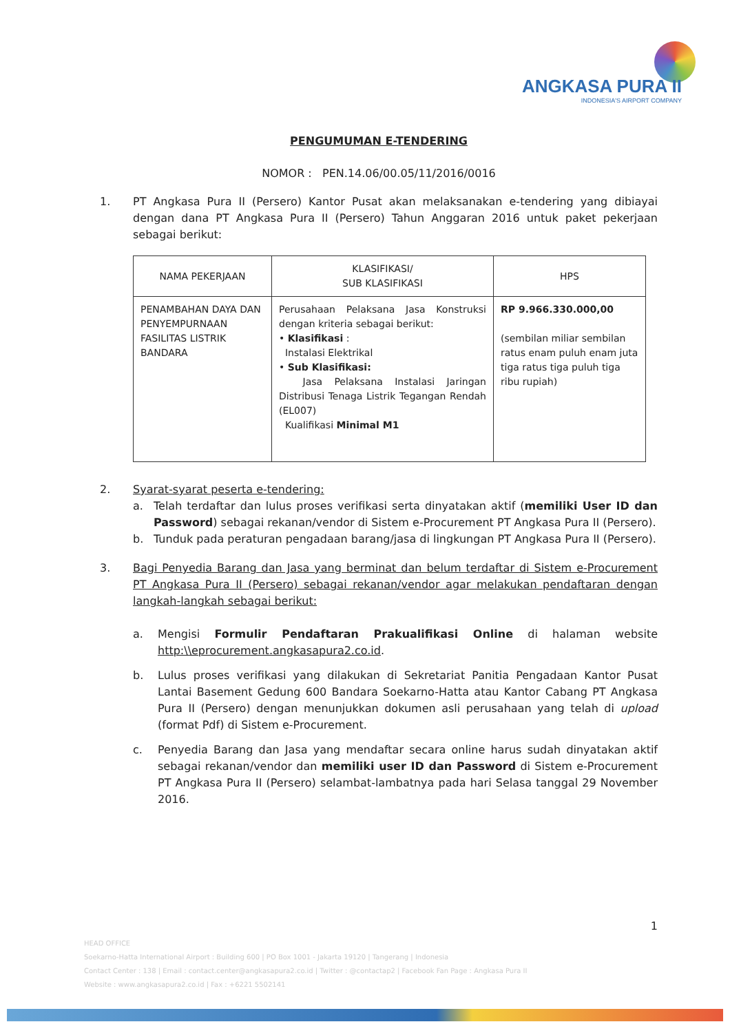ANGKASA PURA II
INDONESIA'S AIRPORT COMPANY
PENGUMUMAN E-TENDERING
NOMOR : PEN.14.06/00.05/11/2016/0016
1. PT Angkasa Pura II (Persero) Kantor Pusat akan melaksanakan e-tendering yang dibiayai dengan dana PT Angkasa Pura II (Persero) Tahun Anggaran 2016 untuk paket pekerjaan sebagai berikut:
| NAMA PEKERJAAN | KLASIFIKASI/ SUB KLASIFIKASI | HPS |
| --- | --- | --- |
| PENAMBAHAN DAYA DAN PENYEMPURNAAN FASILITAS LISTRIK BANDARA | Perusahaan Pelaksana Jasa Konstruksi dengan kriteria sebagai berikut: • Klasifikasi : Instalasi Elektrikal • Sub Klasifikasi: Jasa Pelaksana Instalasi Jaringan Distribusi Tenaga Listrik Tegangan Rendah (EL007) Kualifikasi Minimal M1 | RP 9.966.330.000,00 (sembilan miliar sembilan ratus enam puluh enam juta tiga ratus tiga puluh tiga ribu rupiah) |
2. Syarat-syarat peserta e-tendering:
a. Telah terdaftar dan lulus proses verifikasi serta dinyatakan aktif (memiliki User ID dan Password) sebagai rekanan/vendor di Sistem e-Procurement PT Angkasa Pura II (Persero).
b. Tunduk pada peraturan pengadaan barang/jasa di lingkungan PT Angkasa Pura II (Persero).
3. Bagi Penyedia Barang dan Jasa yang berminat dan belum terdaftar di Sistem e-Procurement PT Angkasa Pura II (Persero) sebagai rekanan/vendor agar melakukan pendaftaran dengan langkah-langkah sebagai berikut:
a. Mengisi Formulir Pendaftaran Prakualifikasi Online di halaman website http:\\eprocurement.angkasapura2.co.id.
b. Lulus proses verifikasi yang dilakukan di Sekretariat Panitia Pengadaan Kantor Pusat Lantai Basement Gedung 600 Bandara Soekarno-Hatta atau Kantor Cabang PT Angkasa Pura II (Persero) dengan menunjukkan dokumen asli perusahaan yang telah di upload (format Pdf) di Sistem e-Procurement.
c. Penyedia Barang dan Jasa yang mendaftar secara online harus sudah dinyatakan aktif sebagai rekanan/vendor dan memiliki user ID dan Password di Sistem e-Procurement PT Angkasa Pura II (Persero) selambat-lambatnya pada hari Selasa tanggal 29 November 2016.
1
HEAD OFFICE
Soekarno-Hatta International Airport : Building 600 | PO Box 1001 - Jakarta 19120 | Tangerang | Indonesia
Contact Center : 138 | Email : contact.center@angkasapura2.co.id | Twitter : @contactap2 | Facebook Fan Page : Angkasa Pura II
Website : www.angkasapura2.co.id | Fax : +6221 5502141